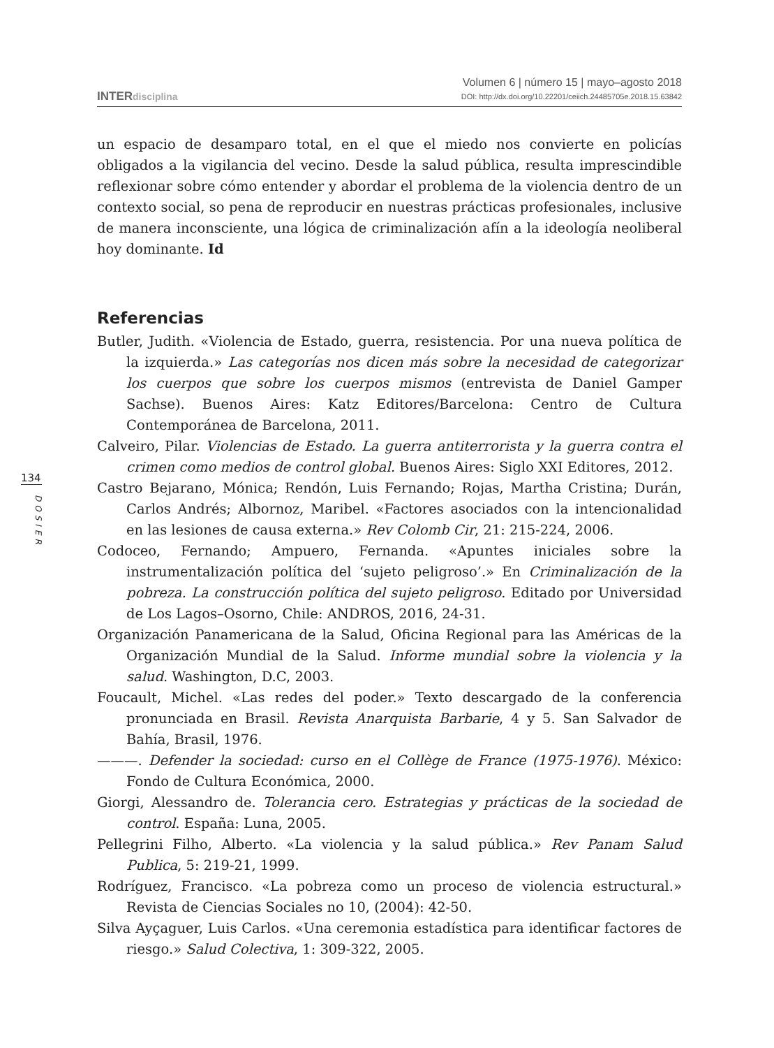INTERdisciplina
Volumen 6 | número 15 | mayo–agosto 2018
DOI: http://dx.doi.org/10.22201/ceiich.24485705e.2018.15.63842
134
DOSIER
un espacio de desamparo total, en el que el miedo nos convierte en policías obligados a la vigilancia del vecino. Desde la salud pública, resulta imprescindible reflexionar sobre cómo entender y abordar el problema de la violencia dentro de un contexto social, so pena de reproducir en nuestras prácticas profesionales, inclusive de manera inconsciente, una lógica de criminalización afín a la ideología neoliberal hoy dominante. Id
Referencias
Butler, Judith. «Violencia de Estado, guerra, resistencia. Por una nueva política de la izquierda.» Las categorías nos dicen más sobre la necesidad de categorizar los cuerpos que sobre los cuerpos mismos (entrevista de Daniel Gamper Sachse). Buenos Aires: Katz Editores/Barcelona: Centro de Cultura Contemporánea de Barcelona, 2011.
Calveiro, Pilar. Violencias de Estado. La guerra antiterrorista y la guerra contra el crimen como medios de control global. Buenos Aires: Siglo XXI Editores, 2012.
Castro Bejarano, Mónica; Rendón, Luis Fernando; Rojas, Martha Cristina; Durán, Carlos Andrés; Albornoz, Maribel. «Factores asociados con la intencionalidad en las lesiones de causa externa.» Rev Colomb Cir, 21: 215-224, 2006.
Codoceo, Fernando; Ampuero, Fernanda. «Apuntes iniciales sobre la instrumentalización política del ‘sujeto peligroso’.» En Criminalización de la pobreza. La construcción política del sujeto peligroso. Editado por Universidad de Los Lagos–Osorno, Chile: ANDROS, 2016, 24-31.
Organización Panamericana de la Salud, Oficina Regional para las Américas de la Organización Mundial de la Salud. Informe mundial sobre la violencia y la salud. Washington, D.C, 2003.
Foucault, Michel. «Las redes del poder.» Texto descargado de la conferencia pronunciada en Brasil. Revista Anarquista Barbarie, 4 y 5. San Salvador de Bahía, Brasil, 1976.
———. Defender la sociedad: curso en el Collège de France (1975-1976). México: Fondo de Cultura Económica, 2000.
Giorgi, Alessandro de. Tolerancia cero. Estrategias y prácticas de la sociedad de control. España: Luna, 2005.
Pellegrini Filho, Alberto. «La violencia y la salud pública.» Rev Panam Salud Publica, 5: 219-21, 1999.
Rodríguez, Francisco. «La pobreza como un proceso de violencia estructural.» Revista de Ciencias Sociales no 10, (2004): 42-50.
Silva Ayçaguer, Luis Carlos. «Una ceremonia estadística para identificar factores de riesgo.» Salud Colectiva, 1: 309-322, 2005.